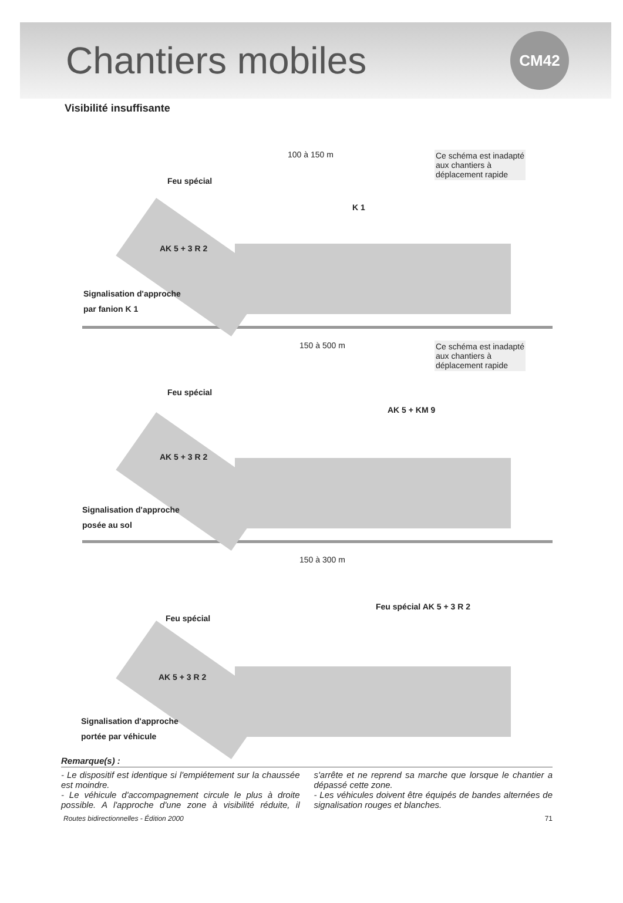Chantiers mobiles
CM42
Visibilité insuffisante
100 à 150 m
Ce schéma est inadapté
aux chantiers à
déplacement rapide
Feu spécial
K 1
AK 5 + 3 R 2
Signalisation d'approche
par fanion K 1
150 à 500 m
Ce schéma est inadapté
aux chantiers à
déplacement rapide
Feu spécial
AK 5 + KM 9
AK 5 + 3 R 2
Signalisation d'approche
posée au sol
150 à 300 m
Feu spécial
Feu spécial AK 5 + 3 R 2
AK 5 + 3 R 2
Signalisation d'approche
portée par véhicule
Remarque(s) :
- Le dispositif est identique si l'empiétement sur la chaussée est moindre.
- Le véhicule d'accompagnement circule le plus à droite possible. A l'approche d'une zone à visibilité réduite, il s'arrête et ne reprend sa marche que lorsque le chantier a dépassé cette zone.
- Les véhicules doivent être équipés de bandes alternées de signalisation rouges et blanches.
Routes bidirectionnelles - Édition 2000 71